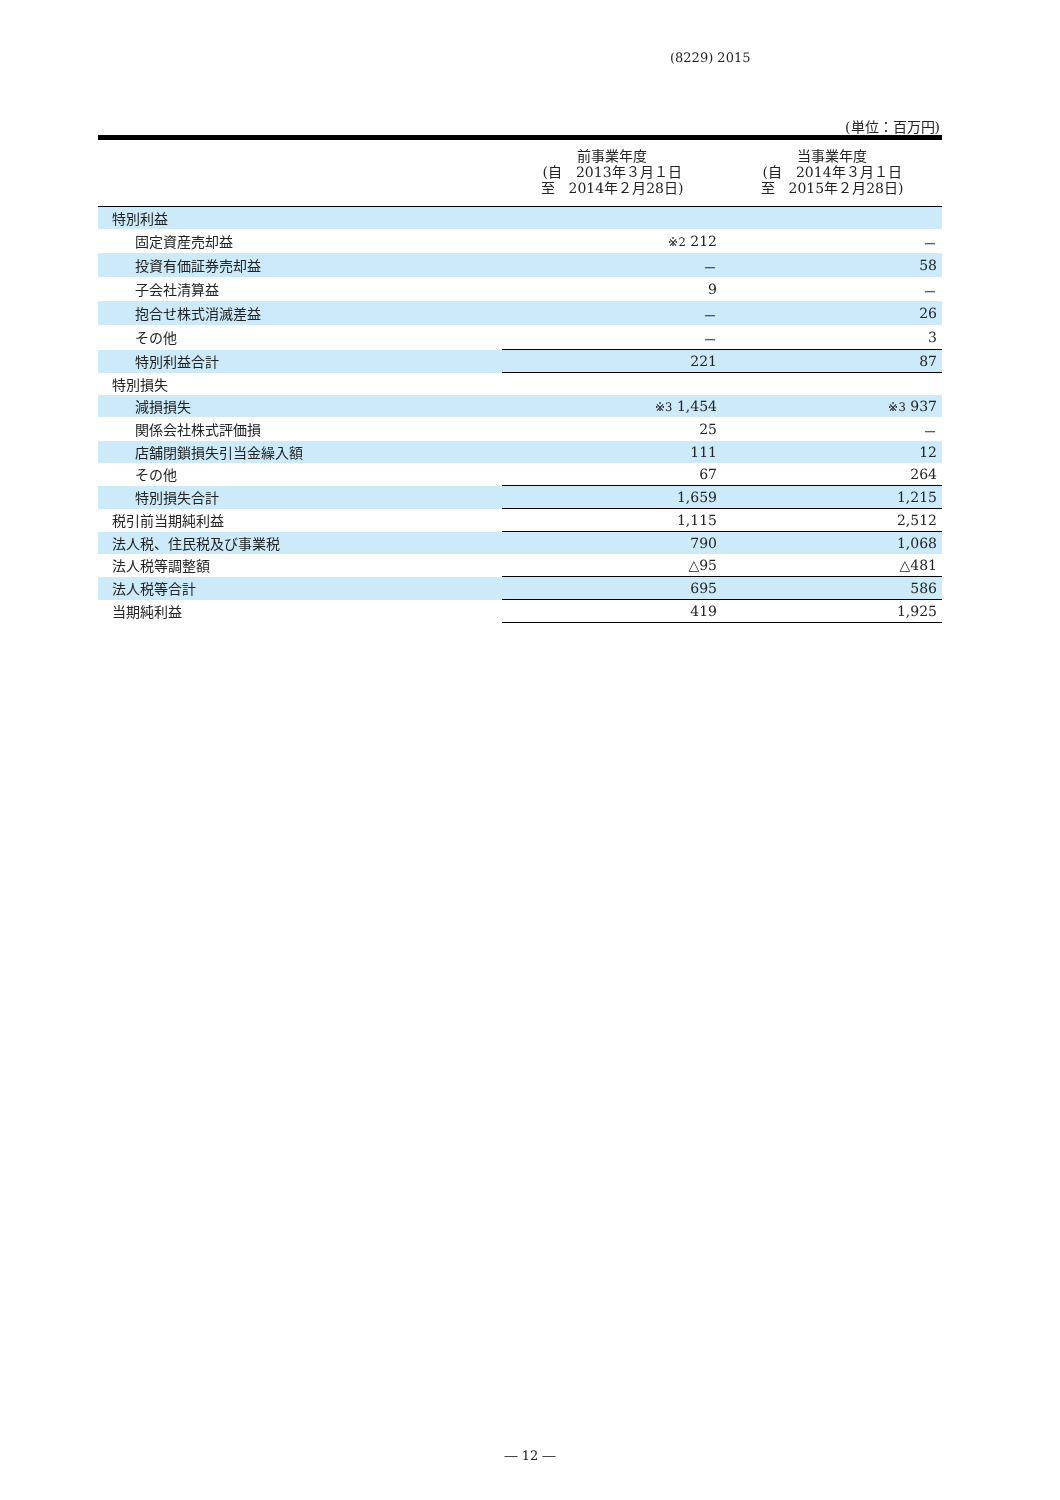(8229) 2015
(単位：百万円)
| | 前事業年度 (自 2013年３月１日 至 2014年２月28日) | 当事業年度 (自 2014年３月１日 至 2015年２月28日) |
| --- | --- | --- |
| 特別利益 | | |
| 固定資産売却益 | ※2 212 | － |
| 投資有価証券売却益 | － | 58 |
| 子会社清算益 | 9 | － |
| 抱合せ株式消滅差益 | － | 26 |
| その他 | － | 3 |
| 特別利益合計 | 221 | 87 |
| 特別損失 | | |
| 減損損失 | ※3 1,454 | ※3 937 |
| 関係会社株式評価損 | 25 | － |
| 店舗閉鎖損失引当金繰入額 | 111 | 12 |
| その他 | 67 | 264 |
| 特別損失合計 | 1,659 | 1,215 |
| 税引前当期純利益 | 1,115 | 2,512 |
| 法人税、住民税及び事業税 | 790 | 1,068 |
| 法人税等調整額 | △95 | △481 |
| 法人税等合計 | 695 | 586 |
| 当期純利益 | 419 | 1,925 |
― 12 ―